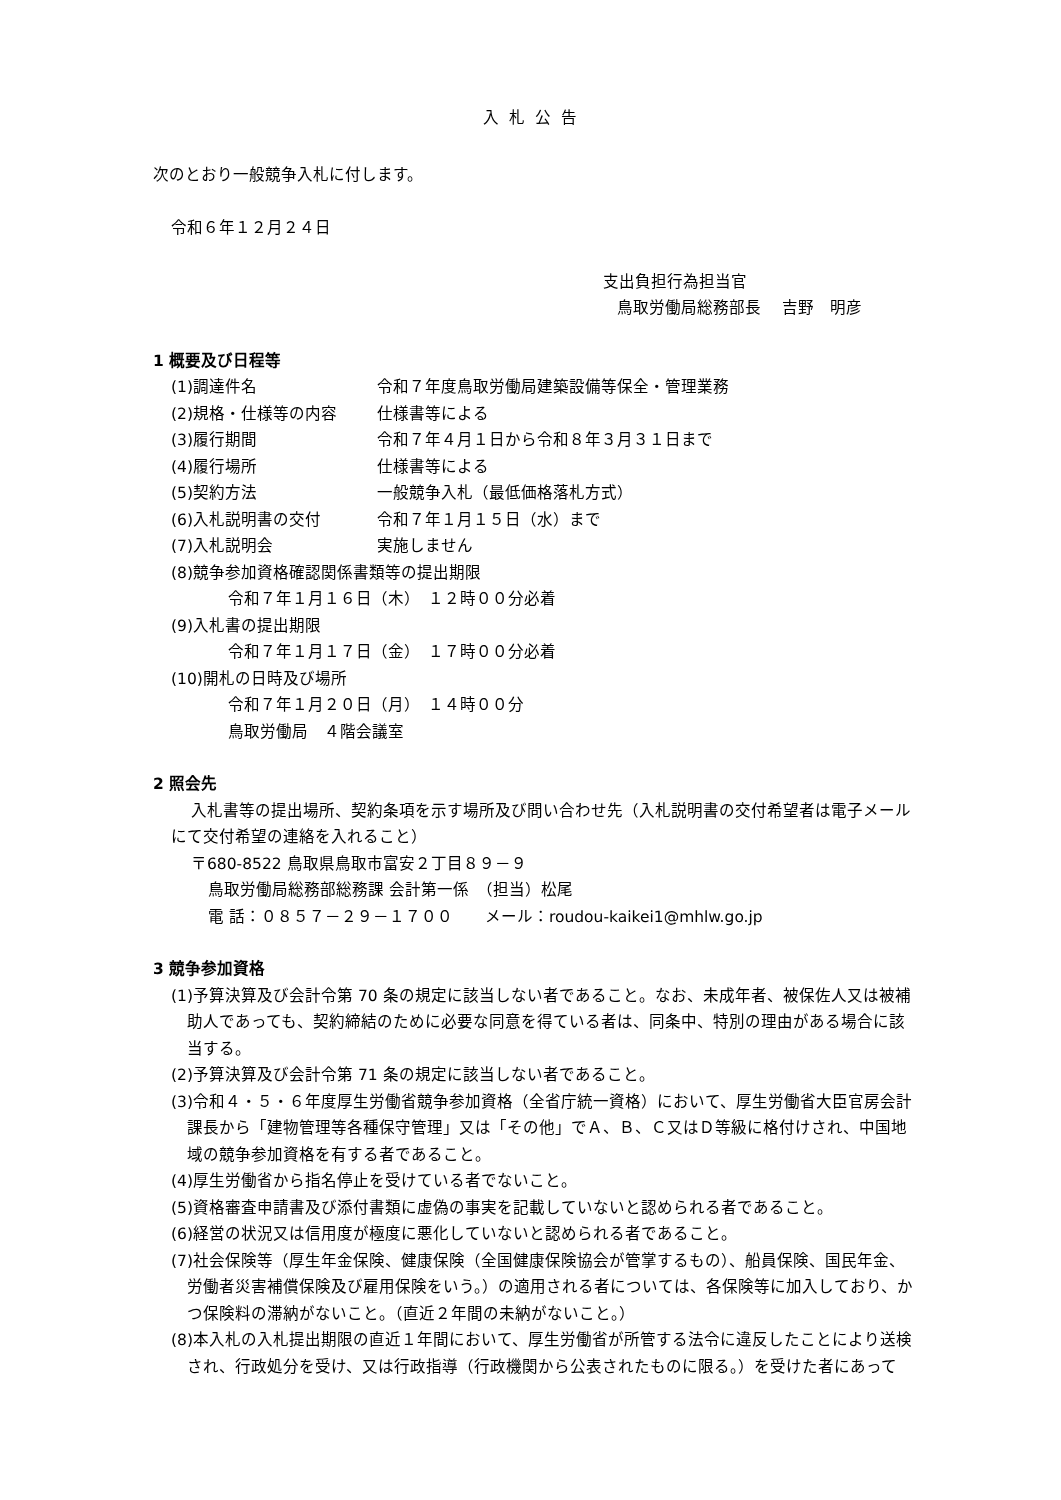入札公告
次のとおり一般競争入札に付します。
令和６年１２月２４日
支出負担行為担当官
鳥取労働局総務部長　 吉野　明彦
1 概要及び日程等
(1)調達件名 令和７年度鳥取労働局建築設備等保全・管理業務
(2)規格・仕様等の内容 仕様書等による
(3)履行期間 令和７年４月１日から令和８年３月３１日まで
(4)履行場所 仕様書等による
(5)契約方法 一般競争入札（最低価格落札方式）
(6)入札説明書の交付 令和７年１月１５日（水）まで
(7)入札説明会 実施しません
(8)競争参加資格確認関係書類等の提出期限
令和７年１月１６日（木）　１２時００分必着
(9)入札書の提出期限
令和７年１月１７日（金）　１７時００分必着
(10)開札の日時及び場所
令和７年１月２０日（月）　１４時００分
鳥取労働局　４階会議室
2 照会先
入札書等の提出場所、契約条項を示す場所及び問い合わせ先（入札説明書の交付希望者は電子メールにて交付希望の連絡を入れること）
〒680-8522 鳥取県鳥取市富安２丁目８９－９
鳥取労働局総務部総務課 会計第一係　（担当）松尾
電 話：０８５７－２９－１７００　　メール：roudou-kaikei1@mhlw.go.jp
3 競争参加資格
(1)予算決算及び会計令第 70 条の規定に該当しない者であること。なお、未成年者、被保佐人又は被補助人であっても、契約締結のために必要な同意を得ている者は、同条中、特別の理由がある場合に該当する。
(2)予算決算及び会計令第 71 条の規定に該当しない者であること。
(3)令和４・５・６年度厚生労働省競争参加資格（全省庁統一資格）において、厚生労働省大臣官房会計課長から「建物管理等各種保守管理」又は「その他」でＡ、Ｂ、Ｃ又はＤ等級に格付けされ、中国地域の競争参加資格を有する者であること。
(4)厚生労働省から指名停止を受けている者でないこと。
(5)資格審査申請書及び添付書類に虚偽の事実を記載していないと認められる者であること。
(6)経営の状況又は信用度が極度に悪化していないと認められる者であること。
(7)社会保険等（厚生年金保険、健康保険（全国健康保険協会が管掌するもの）、船員保険、国民年金、労働者災害補償保険及び雇用保険をいう。）の適用される者については、各保険等に加入しており、かつ保険料の滞納がないこと。（直近２年間の未納がないこと。）
(8)本入札の入札提出期限の直近１年間において、厚生労働省が所管する法令に違反したことにより送検され、行政処分を受け、又は行政指導（行政機関から公表されたものに限る。）を受けた者にあって